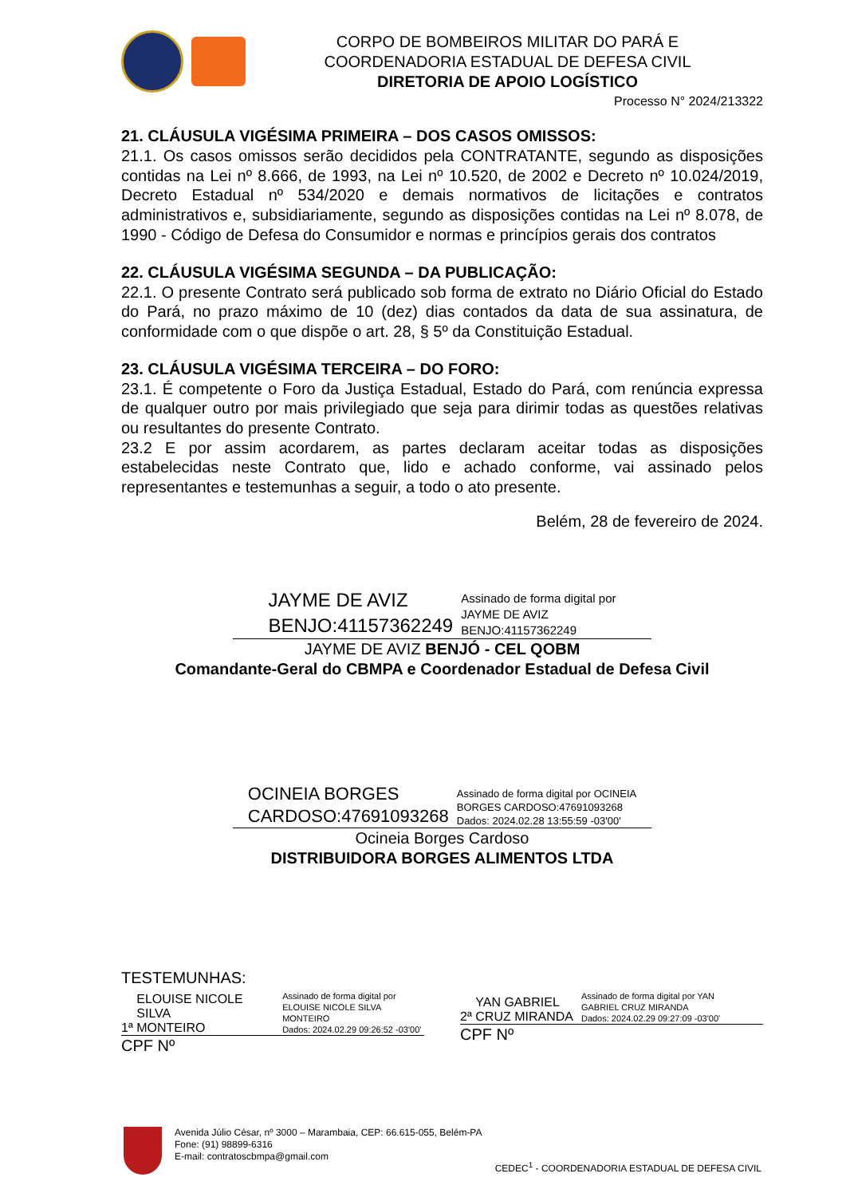CORPO DE BOMBEIROS MILITAR DO PARÁ E
COORDENADORIA ESTADUAL DE DEFESA CIVIL
DIRETORIA DE APOIO LOGÍSTICO
Processo N° 2024/213322
21. CLÁUSULA VIGÉSIMA PRIMEIRA – DOS CASOS OMISSOS:
21.1. Os casos omissos serão decididos pela CONTRATANTE, segundo as disposições contidas na Lei nº 8.666, de 1993, na Lei nº 10.520, de 2002 e Decreto nº 10.024/2019, Decreto Estadual nº 534/2020 e demais normativos de licitações e contratos administrativos e, subsidiariamente, segundo as disposições contidas na Lei nº 8.078, de 1990 - Código de Defesa do Consumidor e normas e princípios gerais dos contratos
22. CLÁUSULA VIGÉSIMA SEGUNDA – DA PUBLICAÇÃO:
22.1. O presente Contrato será publicado sob forma de extrato no Diário Oficial do Estado do Pará, no prazo máximo de 10 (dez) dias contados da data de sua assinatura, de conformidade com o que dispõe o art. 28, § 5º da Constituição Estadual.
23. CLÁUSULA VIGÉSIMA TERCEIRA – DO FORO:
23.1. É competente o Foro da Justiça Estadual, Estado do Pará, com renúncia expressa de qualquer outro por mais privilegiado que seja para dirimir todas as questões relativas ou resultantes do presente Contrato.
23.2 E por assim acordarem, as partes declaram aceitar todas as disposições estabelecidas neste Contrato que, lido e achado conforme, vai assinado pelos representantes e testemunhas a seguir, a todo o ato presente.
Belém, 28 de fevereiro de 2024.
JAYME DE AVIZ
BENJO:41157362249
Assinado de forma digital por
JAYME DE AVIZ
BENJO:41157362249
JAYME DE AVIZ BENJÓ - CEL QOBM
Comandante-Geral do CBMPA e Coordenador Estadual de Defesa Civil
OCINEIA BORGES
CARDOSO:47691093268
Assinado de forma digital por OCINEIA
BORGES CARDOSO:47691093268
Dados: 2024.02.28 13:55:59 -03'00'
Ocineia Borges Cardoso
DISTRIBUIDORA BORGES ALIMENTOS LTDA
TESTEMUNHAS:
1ª ELOUISE NICOLE SILVA
MONTEIRO Assinado de forma digital por
ELOUISE NICOLE SILVA MONTEIRO
Dados: 2024.02.29 09:26:52 -03'00'
CPF Nº
2ª YAN GABRIEL
CRUZ MIRANDA Assinado de forma digital por YAN
GABRIEL CRUZ MIRANDA
Dados: 2024.02.29 09:27:09 -03'00'
CPF Nº
Avenida Júlio César, nº 3000 – Marambaia, CEP: 66.615-055, Belém-PA
Fone: (91) 98899-6316
E-mail: contratoscbmpa@gmail.com
CEDEC<sup>1</sup> - COORDENADORIA ESTADUAL DE DEFESA CIVIL